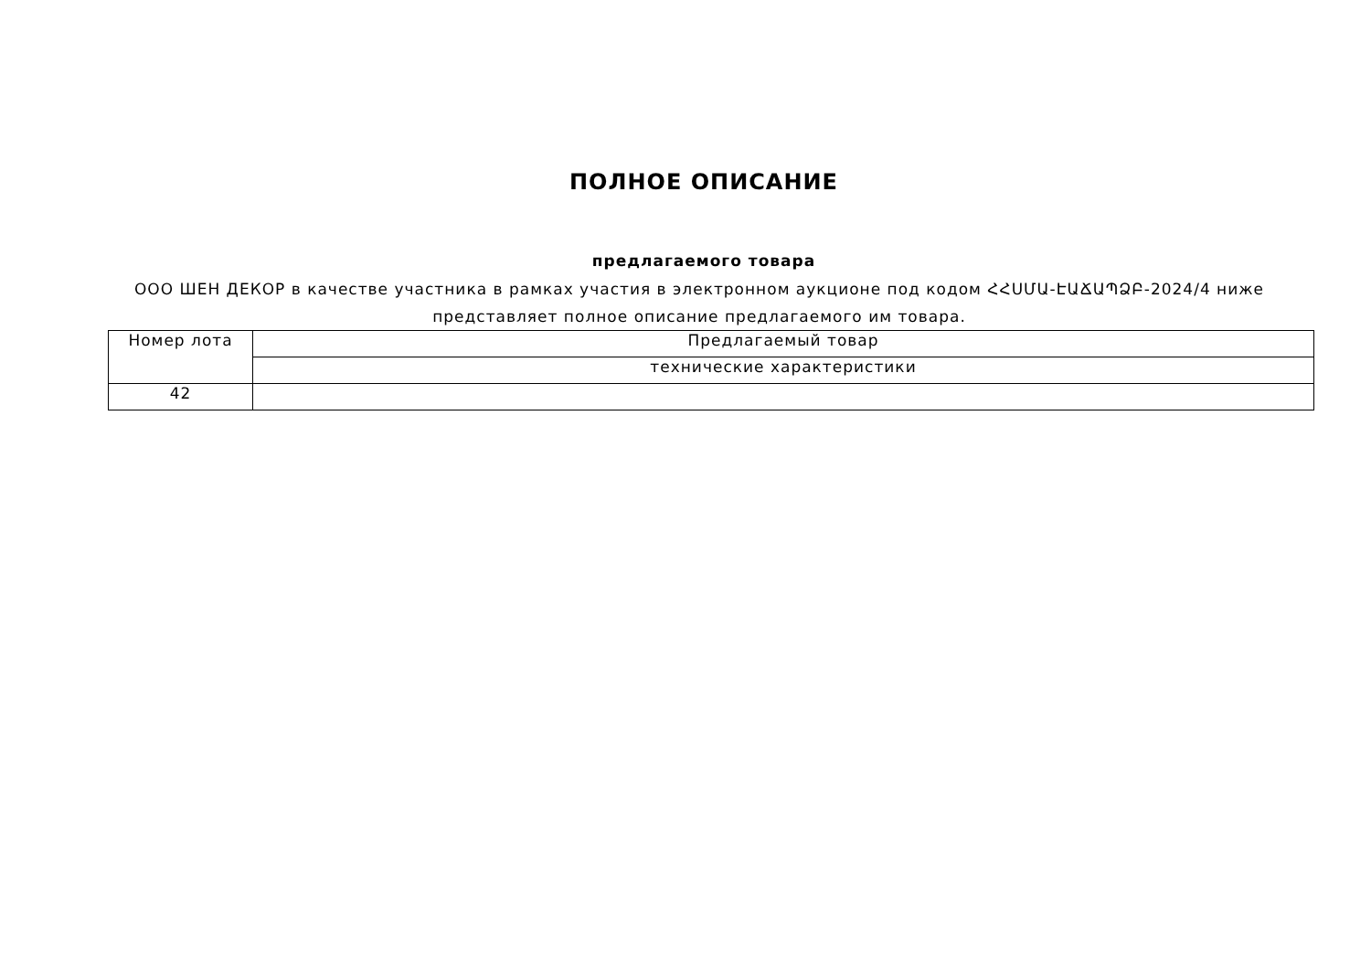ПОЛНОЕ ОПИСАНИЕ
предлагаемого товара
ООО ШЕН ДЕКОР в качестве участника в рамках участия в электронном аукционе под кодом ՀՀՍՄԱ-ԷԱՃԱՊՁԲ-2024/4 ниже представляет полное описание предлагаемого им товара.
| Номер лота | Предлагаемый товар |
| | технические характеристики |
| 42 | |